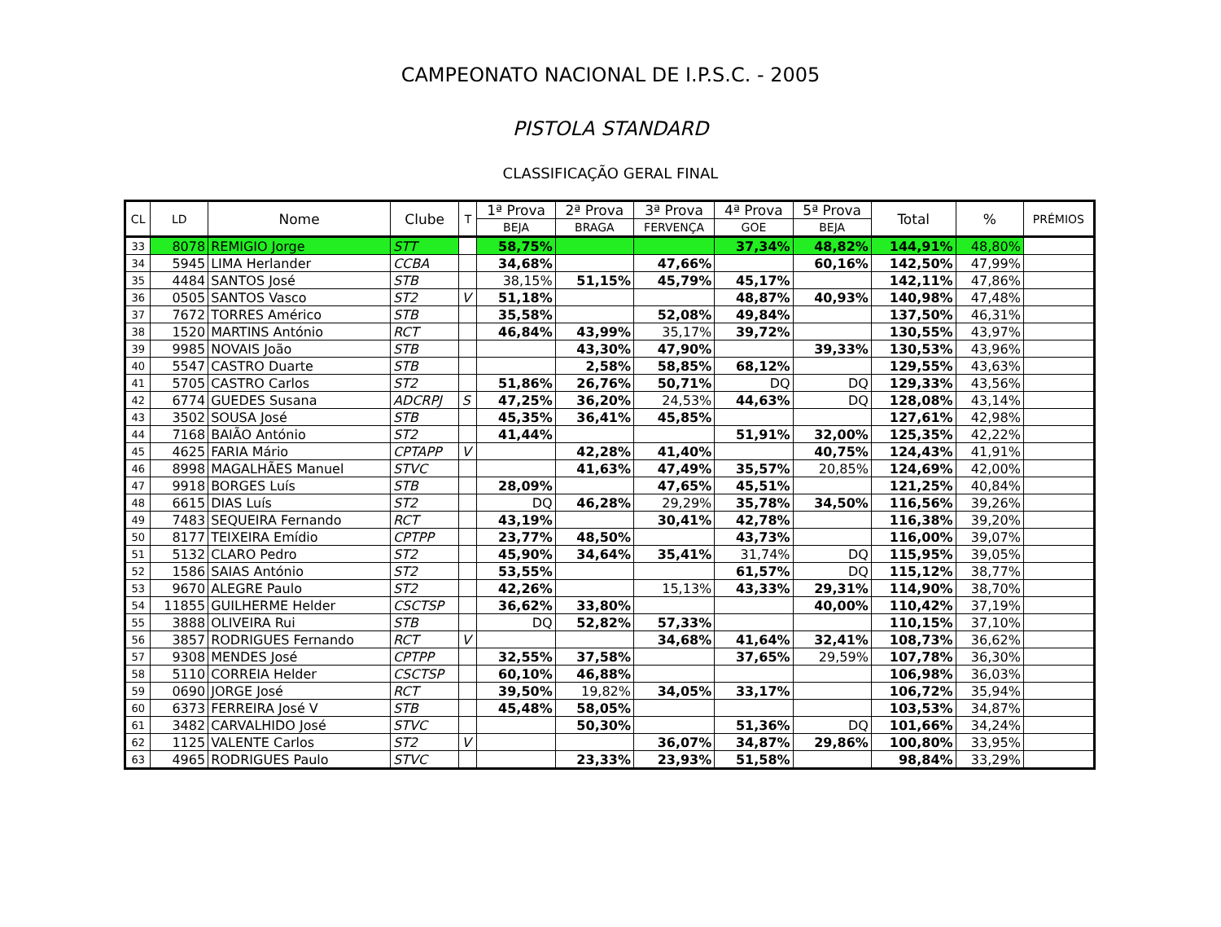CAMPEONATO NACIONAL DE I.P.S.C. - 2005
PISTOLA STANDARD
CLASSIFICAÇÃO GERAL FINAL
| CL | LD | Nome | Clube | T | 1ª Prova | 2ª Prova | 3ª Prova | 4ª Prova | 5ª Prova | Total | % | PRÉMIOS |
| --- | --- | --- | --- | --- | --- | --- | --- | --- | --- | --- | --- | --- |
| | | | | | BEJA | BRAGA | FERVENÇA | GOE | BEJA | | | |
| 33 | 8078 | REMIGIO Jorge | STT | | 58,75% | | | 37,34% | 48,82% | 144,91% | 48,80% | |
| 34 | 5945 | LIMA Herlander | CCBA | | 34,68% | | 47,66% | | 60,16% | 142,50% | 47,99% | |
| 35 | 4484 | SANTOS José | STB | | 38,15% | 51,15% | 45,79% | 45,17% | | 142,11% | 47,86% | |
| 36 | 0505 | SANTOS Vasco | ST2 | V | 51,18% | | | 48,87% | 40,93% | 140,98% | 47,48% | |
| 37 | 7672 | TORRES Américo | STB | | 35,58% | | 52,08% | 49,84% | | 137,50% | 46,31% | |
| 38 | 1520 | MARTINS António | RCT | | 46,84% | 43,99% | 35,17% | 39,72% | | 130,55% | 43,97% | |
| 39 | 9985 | NOVAIS João | STB | | | 43,30% | 47,90% | | 39,33% | 130,53% | 43,96% | |
| 40 | 5547 | CASTRO Duarte | STB | | | 2,58% | 58,85% | 68,12% | | 129,55% | 43,63% | |
| 41 | 5705 | CASTRO Carlos | ST2 | | 51,86% | 26,76% | 50,71% | DQ | DQ | 129,33% | 43,56% | |
| 42 | 6774 | GUEDES Susana | ADCRPJ | S | 47,25% | 36,20% | 24,53% | 44,63% | DQ | 128,08% | 43,14% | |
| 43 | 3502 | SOUSA José | STB | | 45,35% | 36,41% | 45,85% | | | 127,61% | 42,98% | |
| 44 | 7168 | BAIÃO António | ST2 | | 41,44% | | | 51,91% | 32,00% | 125,35% | 42,22% | |
| 45 | 4625 | FARIA Mário | CPTAPP | V | | 42,28% | 41,40% | | 40,75% | 124,43% | 41,91% | |
| 46 | 8998 | MAGALHÃES Manuel | STVC | | | 41,63% | 47,49% | 35,57% | 20,85% | 124,69% | 42,00% | |
| 47 | 9918 | BORGES Luís | STB | | 28,09% | | 47,65% | 45,51% | | 121,25% | 40,84% | |
| 48 | 6615 | DIAS Luís | ST2 | | DQ | 46,28% | 29,29% | 35,78% | 34,50% | 116,56% | 39,26% | |
| 49 | 7483 | SEQUEIRA Fernando | RCT | | 43,19% | | 30,41% | 42,78% | | 116,38% | 39,20% | |
| 50 | 8177 | TEIXEIRA Emídio | CPTPP | | 23,77% | 48,50% | | 43,73% | | 116,00% | 39,07% | |
| 51 | 5132 | CLARO Pedro | ST2 | | 45,90% | 34,64% | 35,41% | 31,74% | DQ | 115,95% | 39,05% | |
| 52 | 1586 | SAIAS António | ST2 | | 53,55% | | | 61,57% | DQ | 115,12% | 38,77% | |
| 53 | 9670 | ALEGRE Paulo | ST2 | | 42,26% | | 15,13% | 43,33% | 29,31% | 114,90% | 38,70% | |
| 54 | 11855 | GUILHERME Helder | CSCTSP | | 36,62% | 33,80% | | | 40,00% | 110,42% | 37,19% | |
| 55 | 3888 | OLIVEIRA Rui | STB | | DQ | 52,82% | 57,33% | | | 110,15% | 37,10% | |
| 56 | 3857 | RODRIGUES Fernando | RCT | V | | | 34,68% | 41,64% | 32,41% | 108,73% | 36,62% | |
| 57 | 9308 | MENDES José | CPTPP | | 32,55% | 37,58% | | 37,65% | 29,59% | 107,78% | 36,30% | |
| 58 | 5110 | CORREIA Helder | CSCTSP | | 60,10% | 46,88% | | | | 106,98% | 36,03% | |
| 59 | 0690 | JORGE José | RCT | | 39,50% | 19,82% | 34,05% | 33,17% | | 106,72% | 35,94% | |
| 60 | 6373 | FERREIRA José V | STB | | 45,48% | 58,05% | | | | 103,53% | 34,87% | |
| 61 | 3482 | CARVALHIDO José | STVC | | | 50,30% | | 51,36% | DQ | 101,66% | 34,24% | |
| 62 | 1125 | VALENTE Carlos | ST2 | V | | | 36,07% | 34,87% | 29,86% | 100,80% | 33,95% | |
| 63 | 4965 | RODRIGUES Paulo | STVC | | | 23,33% | 23,93% | 51,58% | | 98,84% | 33,29% | |